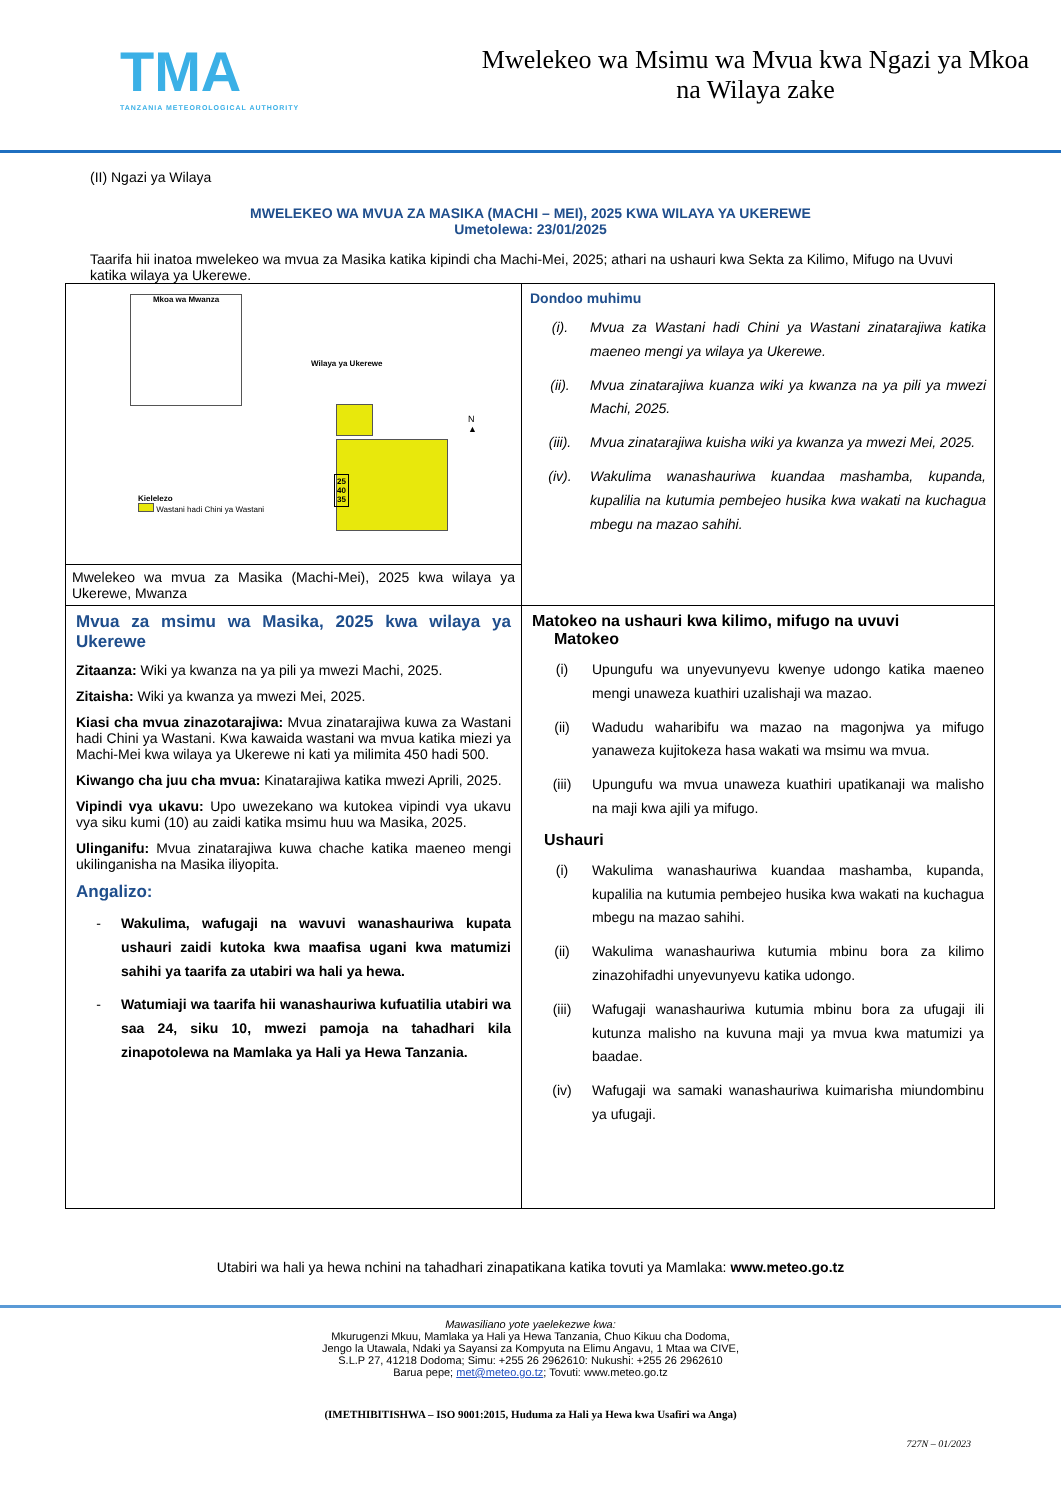TMA
TANZANIA METEOROLOGICAL AUTHORITY
Mwelekeo wa Msimu wa Mvua kwa Ngazi ya Mkoa
na Wilaya zake
(II) Ngazi ya Wilaya
MWELEKEO WA MVUA ZA MASIKA (MACHI – MEI), 2025 KWA WILAYA YA UKEREWE
Umetolewa: 23/01/2025
Taarifa hii inatoa mwelekeo wa mvua za Masika katika kipindi cha Machi-Mei, 2025; athari na ushauri kwa Sekta za Kilimo, Mifugo na Uvuvi katika wilaya ya Ukerewe.
| Mkoa wa Mwanza Wilaya ya Ukerewe 25 40 35 N ▲ Kielelezo Wastani hadi Chini ya Wastani Mwelekeo wa mvua za Masika (Machi-Mei), 2025 kwa wilaya ya Ukerewe, Mwanza | Dondoo muhimu (i). Mvua za Wastani hadi Chini ya Wastani zinatarajiwa katika maeneo mengi ya wilaya ya Ukerewe. (ii). Mvua zinatarajiwa kuanza wiki ya kwanza na ya pili ya mwezi Machi, 2025. (iii). Mvua zinatarajiwa kuisha wiki ya kwanza ya mwezi Mei, 2025. (iv). Wakulima wanashauriwa kuandaa mashamba, kupanda, kupalilia na kutumia pembejeo husika kwa wakati na kuchagua mbegu na mazao sahihi. |
| Mvua za msimu wa Masika, 2025 kwa wilaya ya Ukerewe Zitaanza: Wiki ya kwanza na ya pili ya mwezi Machi, 2025. Zitaisha: Wiki ya kwanza ya mwezi Mei, 2025. Kiasi cha mvua zinazotarajiwa: Mvua zinatarajiwa kuwa za Wastani hadi Chini ya Wastani. Kwa kawaida wastani wa mvua katika miezi ya Machi-Mei kwa wilaya ya Ukerewe ni kati ya milimita 450 hadi 500. Kiwango cha juu cha mvua: Kinatarajiwa katika mwezi Aprili, 2025. Vipindi vya ukavu: Upo uwezekano wa kutokea vipindi vya ukavu vya siku kumi (10) au zaidi katika msimu huu wa Masika, 2025. Ulinganifu: Mvua zinatarajiwa kuwa chache katika maeneo mengi ukilinganisha na Masika iliyopita. Angalizo: - Wakulima, wafugaji na wavuvi wanashauriwa kupata ushauri zaidi kutoka kwa maafisa ugani kwa matumizi sahihi ya taarifa za utabiri wa hali ya hewa. - Watumiaji wa taarifa hii wanashauriwa kufuatilia utabiri wa saa 24, siku 10, mwezi pamoja na tahadhari kila zinapotolewa na Mamlaka ya Hali ya Hewa Tanzania. | Matokeo na ushauri kwa kilimo, mifugo na uvuvi Matokeo (i) Upungufu wa unyevunyevu kwenye udongo katika maeneo mengi unaweza kuathiri uzalishaji wa mazao. (ii) Wadudu waharibifu wa mazao na magonjwa ya mifugo yanaweza kujitokeza hasa wakati wa msimu wa mvua. (iii) Upungufu wa mvua unaweza kuathiri upatikanaji wa malisho na maji kwa ajili ya mifugo. Ushauri (i) Wakulima wanashauriwa kuandaa mashamba, kupanda, kupalilia na kutumia pembejeo husika kwa wakati na kuchagua mbegu na mazao sahihi. (ii) Wakulima wanashauriwa kutumia mbinu bora za kilimo zinazohifadhi unyevunyevu katika udongo. (iii) Wafugaji wanashauriwa kutumia mbinu bora za ufugaji ili kutunza malisho na kuvuna maji ya mvua kwa matumizi ya baadae. (iv) Wafugaji wa samaki wanashauriwa kuimarisha miundombinu ya ufugaji. |
Utabiri wa hali ya hewa nchini na tahadhari zinapatikana katika tovuti ya Mamlaka: www.meteo.go.tz
Mawasiliano yote yaelekezwe kwa:
Mkurugenzi Mkuu, Mamlaka ya Hali ya Hewa Tanzania, Chuo Kikuu cha Dodoma,
Jengo la Utawala, Ndaki ya Sayansi za Kompyuta na Elimu Angavu, 1 Mtaa wa CIVE,
S.L.P 27, 41218 Dodoma; Simu: +255 26 2962610: Nukushi: +255 26 2962610
Barua pepe; met@meteo.go.tz; Tovuti: www.meteo.go.tz
(IMETHIBITISHWA – ISO 9001:2015, Huduma za Hali ya Hewa kwa Usafiri wa Anga)
727N – 01/2023